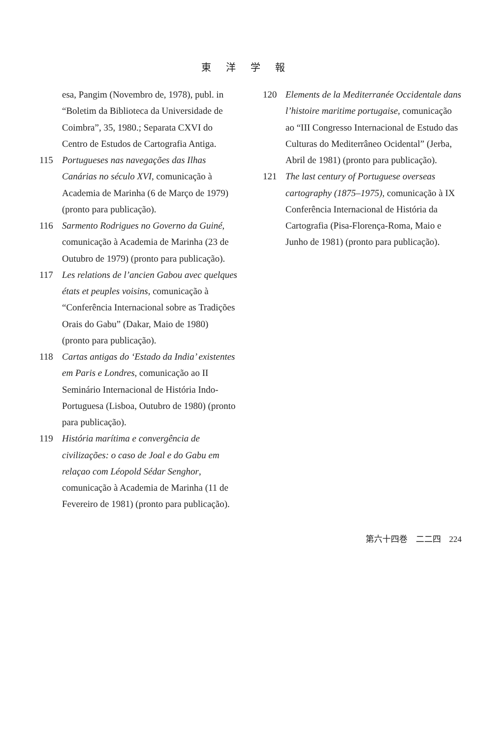東洋学報
esa, Pangim (Novembro de, 1978), publ. in “Boletim da Biblioteca da Universidade de Coimbra”, 35, 1980.; Separata CXVI do Centro de Estudos de Cartografia Antiga.
115
Portugueses nas navegações das Ilhas Canárias no século XVI, comunicação à Academia de Marinha (6 de Março de 1979) (pronto para publicação).
116
Sarmento Rodrigues no Governo da Guiné, comunicação à Academia de Marinha (23 de Outubro de 1979) (pronto para publicação).
117
Les relations de l’ancien Gabou avec quelques états et peuples voisins, comunicação à “Conferência Internacional sobre as Tradições Orais do Gabu” (Dakar, Maio de 1980) (pronto para publicação).
118
Cartas antigas do ‘Estado da India’ existentes em Paris e Londres, comunicação ao II Seminário Internacional de História Indo-Portuguesa (Lisboa, Outubro de 1980) (pronto para publicação).
119
História marítima e convergência de civilizações: o caso de Joal e do Gabu em relaçao com Léopold Sédar Senghor, comunicação à Academia de Marinha (11 de Fevereiro de 1981) (pronto para publicação).
120
Elements de la Mediterranée Occidentale dans l’histoire maritime portugaise, comunicação ao “III Congresso Internacional de Estudo das Culturas do Mediterrâneo Ocidental” (Jerba, Abril de 1981) (pronto para publicação).
121
The last century of Portuguese overseas cartography (1875–1975), comunicação à IX Conferência Internacional de História da Cartografia (Pisa-Florença-Roma, Maio e Junho de 1981) (pronto para publicação).
第六十四巻　二二四　224